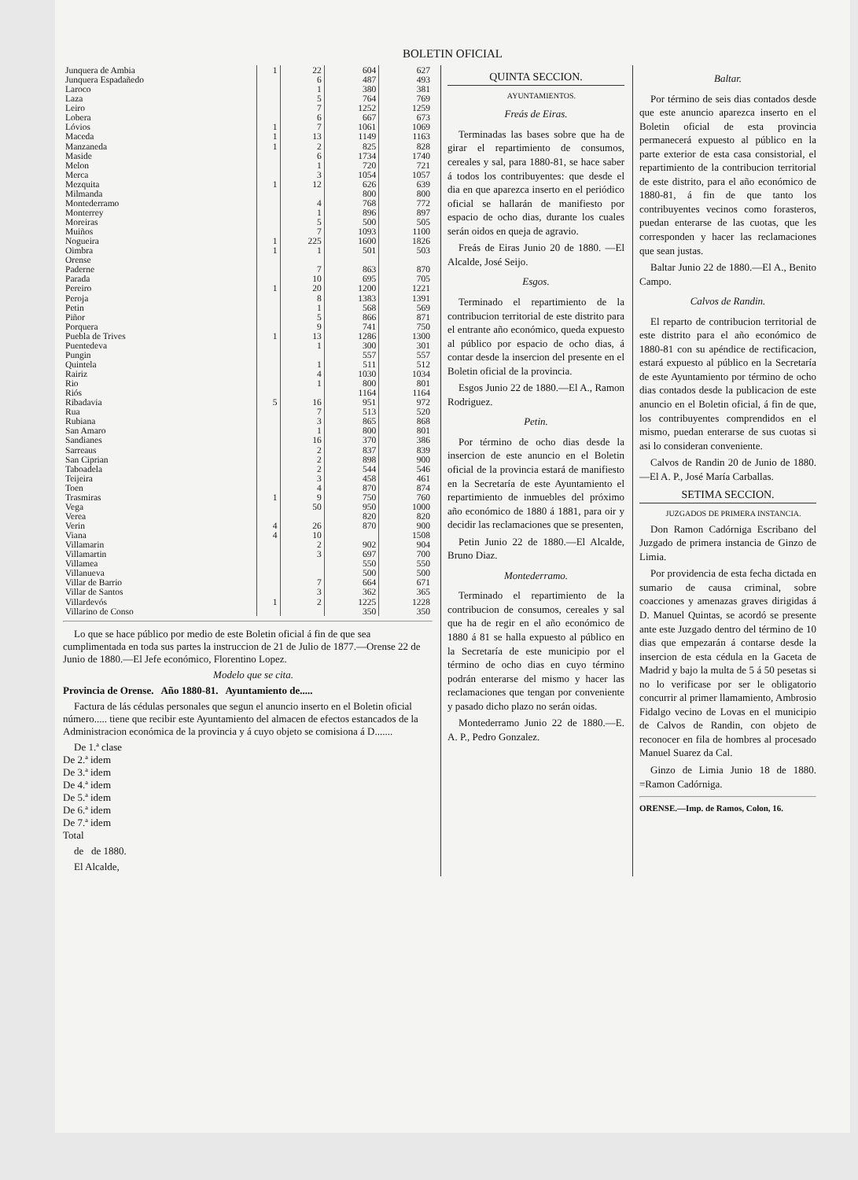BOLETIN OFICIAL
| Junquera de Ambia | 1 | 22 | 604 | 627 |
| Junquera Espadañedo | | 6 | 487 | 493 |
| Laroco | | 1 | 380 | 381 |
| Laza | | 5 | 764 | 769 |
| Leiro | | 7 | 1252 | 1259 |
| Lobera | | 6 | 667 | 673 |
| Lóvios | 1 | 7 | 1061 | 1069 |
| Maceda | 1 | 13 | 1149 | 1163 |
| Manzaneda | 1 | 2 | 825 | 828 |
| Maside | | 6 | 1734 | 1740 |
| Melon | | 1 | 720 | 721 |
| Merca | | 3 | 1054 | 1057 |
| Mezquita | 1 | 12 | 626 | 639 |
| Milmanda | | | 800 | 800 |
| Montederramo | | 4 | 768 | 772 |
| Monterrey | | 1 | 896 | 897 |
| Moreiras | | 5 | 500 | 505 |
| Muiños | | 7 | 1093 | 1100 |
| Nogueira | 1 | 225 | 1600 | 1826 |
| Oimbra | 1 | 1 | 501 | 503 |
| Orense | | | | |
| Paderne | | 7 | 863 | 870 |
| Parada | | 10 | 695 | 705 |
| Pereiro | 1 | 20 | 1200 | 1221 |
| Peroja | | 8 | 1383 | 1391 |
| Petin | | 1 | 568 | 569 |
| Piñor | | 5 | 866 | 871 |
| Porquera | | 9 | 741 | 750 |
| Puebla de Trives | 1 | 13 | 1286 | 1300 |
| Puentedeva | | 1 | 300 | 301 |
| Pungin | | | 557 | 557 |
| Quintela | | 1 | 511 | 512 |
| Rairiz | | 4 | 1030 | 1034 |
| Rio | | 1 | 800 | 801 |
| Riós | | | 1164 | 1164 |
| Ribadavia | 5 | 16 | 951 | 972 |
| Rua | | 7 | 513 | 520 |
| Rubiana | | 3 | 865 | 868 |
| San Amaro | | 1 | 800 | 801 |
| Sandianes | | 16 | 370 | 386 |
| Sarreaus | | 2 | 837 | 839 |
| San Ciprian | | 2 | 898 | 900 |
| Taboadela | | 2 | 544 | 546 |
| Teijeira | | 3 | 458 | 461 |
| Toen | | 4 | 870 | 874 |
| Trasmiras | 1 | 9 | 750 | 760 |
| Vega | | 50 | 950 | 1000 |
| Verea | | | 820 | 820 |
| Verin | 4 | 26 | 870 | 900 |
| Viana | 4 | 10 | | 1508 |
| Villamarin | | 2 | 902 | 904 |
| Villamartin | | 3 | 697 | 700 |
| Villamea | | | 550 | 550 |
| Villanueva | | | 500 | 500 |
| Villar de Barrio | | 7 | 664 | 671 |
| Villar de Santos | | 3 | 362 | 365 |
| Villardevós | 1 | 2 | 1225 | 1228 |
| Villarino de Conso | | | 350 | 350 |
Lo que se hace público por medio de este Boletin oficial á fin de que sea cumplimentada en toda sus partes la instruccion de 21 de Julio de 1877.—Orense 22 de Junio de 1880.—El Jefe económico, Florentino Lopez.
Modelo que se cita.
Provincia de Orense. Año 1880-81. Ayuntamiento de.....
Factura de lás cédulas personales que segun el anuncio inserto en el Boletin oficial número..... tiene que recibir este Ayuntamiento del almacen de efectos estancados de la Administracion económica de la provincia y á cuyo objeto se comisiona á D.......
De 1.ª clase
De 2.ª idem
De 3.ª idem
De 4.ª idem
De 5.ª idem
De 6.ª idem
De 7.ª idem
Total
de de 1880.
El Alcalde,
QUINTA SECCION.
AYUNTAMIENTOS.
Freás de Eiras.
Terminadas las bases sobre que ha de girar el repartimiento de consumos, cereales y sal, para 1880-81, se hace saber á todos los contribuyentes: que desde el dia en que aparezca inserto en el periódico oficial se hallarán de manifiesto por espacio de ocho dias, durante los cuales serán oidos en queja de agravio.
Freás de Eiras Junio 20 de 1880. —El Alcalde, José Seijo.
Esgos.
Terminado el repartimiento de la contribucion territorial de este distrito para el entrante año económico, queda expuesto al público por espacio de ocho dias, á contar desde la insercion del presente en el Boletin oficial de la provincia.
Esgos Junio 22 de 1880.—El A., Ramon Rodriguez.
Petin.
Por término de ocho dias desde la insercion de este anuncio en el Boletin oficial de la provincia estará de manifiesto en la Secretaría de este Ayuntamiento el repartimiento de inmuebles del próximo año económico de 1880 á 1881, para oir y decidir las reclamaciones que se presenten,
Petin Junio 22 de 1880.—El Alcalde, Bruno Diaz.
Montederramo.
Terminado el repartimiento de la contribucion de consumos, cereales y sal que ha de regir en el año económico de 1880 á 81 se halla expuesto al público en la Secretaría de este municipio por el término de ocho dias en cuyo término podrán enterarse del mismo y hacer las reclamaciones que tengan por conveniente y pasado dicho plazo no serán oidas.
Montederramo Junio 22 de 1880.—E. A. P., Pedro Gonzalez.
Baltar.
Por término de seis dias contados desde que este anuncio aparezca inserto en el Boletin oficial de esta provincia permanecerá expuesto al público en la parte exterior de esta casa consistorial, el repartimiento de la contribucion territorial de este distrito, para el año económico de 1880-81, á fin de que tanto los contribuyentes vecinos como forasteros, puedan enterarse de las cuotas, que les corresponden y hacer las reclamaciones que sean justas.
Baltar Junio 22 de 1880.—El A., Benito Campo.
Calvos de Randin.
El reparto de contribucion territorial de este distrito para el año económico de 1880-81 con su apéndice de rectificacion, estará expuesto al público en la Secretaría de este Ayuntamiento por término de ocho dias contados desde la publicacion de este anuncio en el Boletin oficial, á fin de que, los contribuyentes comprendidos en el mismo, puedan enterarse de sus cuotas si asi lo consideran conveniente.
Calvos de Randin 20 de Junio de 1880.—El A. P., José María Carballas.
SETIMA SECCION.
JUZGADOS DE PRIMERA INSTANCIA.
Don Ramon Cadórniga Escribano del Juzgado de primera instancia de Ginzo de Limia.
Por providencia de esta fecha dictada en sumario de causa criminal, sobre coacciones y amenazas graves dirigidas á D. Manuel Quintas, se acordó se presente ante este Juzgado dentro del término de 10 dias que empezarán á contarse desde la insercion de esta cédula en la Gaceta de Madrid y bajo la multa de 5 á 50 pesetas si no lo verificase por ser le obligatorio concurrir al primer llamamiento, Ambrosio Fidalgo vecino de Lovas en el municipio de Calvos de Randin, con objeto de reconocer en fila de hombres al procesado Manuel Suarez da Cal.
Ginzo de Limia Junio 18 de 1880. =Ramon Cadórniga.
ORENSE.—Imp. de Ramos, Colon, 16.